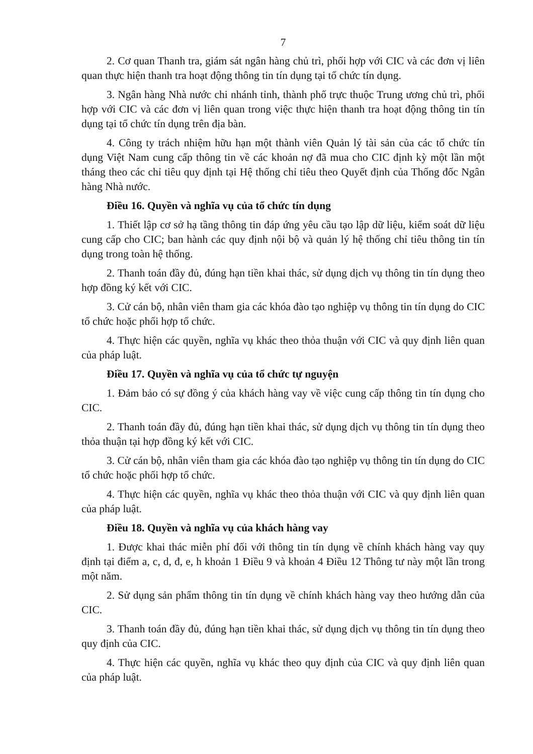7
2. Cơ quan Thanh tra, giám sát ngân hàng chủ trì, phối hợp với CIC và các đơn vị liên quan thực hiện thanh tra hoạt động thông tin tín dụng tại tổ chức tín dụng.
3. Ngân hàng Nhà nước chi nhánh tỉnh, thành phố trực thuộc Trung ương chủ trì, phối hợp với CIC và các đơn vị liên quan trong việc thực hiện thanh tra hoạt động thông tin tín dụng tại tổ chức tín dụng trên địa bàn.
4. Công ty trách nhiệm hữu hạn một thành viên Quản lý tài sản của các tổ chức tín dụng Việt Nam cung cấp thông tin về các khoản nợ đã mua cho CIC định kỳ một lần một tháng theo các chỉ tiêu quy định tại Hệ thống chỉ tiêu theo Quyết định của Thống đốc Ngân hàng Nhà nước.
Điều 16. Quyền và nghĩa vụ của tổ chức tín dụng
1. Thiết lập cơ sở hạ tầng thông tin đáp ứng yêu cầu tạo lập dữ liệu, kiểm soát dữ liệu cung cấp cho CIC; ban hành các quy định nội bộ và quản lý hệ thống chỉ tiêu thông tin tín dụng trong toàn hệ thống.
2. Thanh toán đầy đủ, đúng hạn tiền khai thác, sử dụng dịch vụ thông tin tín dụng theo hợp đồng ký kết với CIC.
3. Cử cán bộ, nhân viên tham gia các khóa đào tạo nghiệp vụ thông tin tín dụng do CIC tổ chức hoặc phối hợp tổ chức.
4. Thực hiện các quyền, nghĩa vụ khác theo thỏa thuận với CIC và quy định liên quan của pháp luật.
Điều 17. Quyền và nghĩa vụ của tổ chức tự nguyện
1. Đảm bảo có sự đồng ý của khách hàng vay về việc cung cấp thông tin tín dụng cho CIC.
2. Thanh toán đầy đủ, đúng hạn tiền khai thác, sử dụng dịch vụ thông tin tín dụng theo thỏa thuận tại hợp đồng ký kết với CIC.
3. Cử cán bộ, nhân viên tham gia các khóa đào tạo nghiệp vụ thông tin tín dụng do CIC tổ chức hoặc phối hợp tổ chức.
4. Thực hiện các quyền, nghĩa vụ khác theo thỏa thuận với CIC và quy định liên quan của pháp luật.
Điều 18. Quyền và nghĩa vụ của khách hàng vay
1. Được khai thác miễn phí đối với thông tin tín dụng về chính khách hàng vay quy định tại điểm a, c, d, đ, e, h khoản 1 Điều 9 và khoản 4 Điều 12 Thông tư này một lần trong một năm.
2. Sử dụng sản phẩm thông tin tín dụng về chính khách hàng vay theo hướng dẫn của CIC.
3. Thanh toán đầy đủ, đúng hạn tiền khai thác, sử dụng dịch vụ thông tin tín dụng theo quy định của CIC.
4. Thực hiện các quyền, nghĩa vụ khác theo quy định của CIC và quy định liên quan của pháp luật.